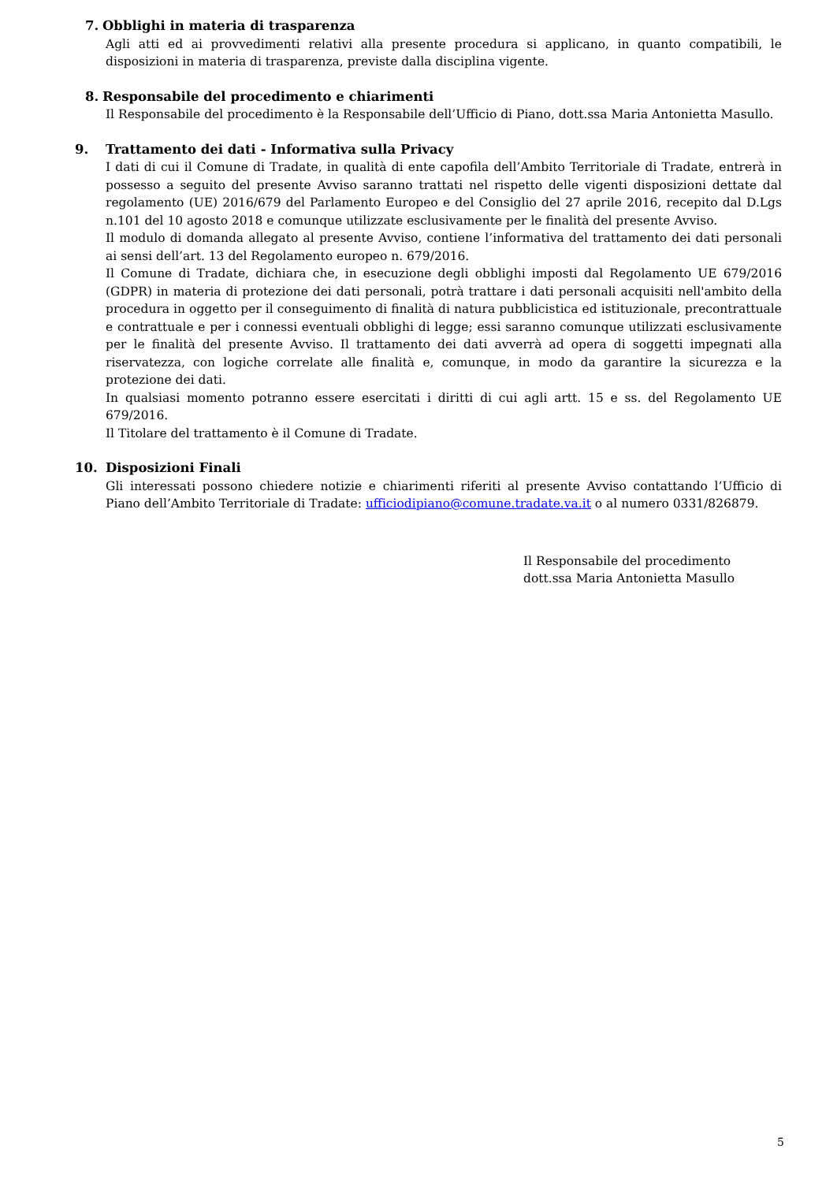7. Obblighi in materia di trasparenza
Agli atti ed ai provvedimenti relativi alla presente procedura si applicano, in quanto compatibili, le disposizioni in materia di trasparenza, previste dalla disciplina vigente.
8. Responsabile del procedimento e chiarimenti
Il Responsabile del procedimento è la Responsabile dell’Ufficio di Piano, dott.ssa Maria Antonietta Masullo.
9. Trattamento dei dati - Informativa sulla Privacy
I dati di cui il Comune di Tradate, in qualità di ente capofila dell’Ambito Territoriale di Tradate, entrerà in possesso a seguito del presente Avviso saranno trattati nel rispetto delle vigenti disposizioni dettate dal regolamento (UE) 2016/679 del Parlamento Europeo e del Consiglio del 27 aprile 2016, recepito dal D.Lgs n.101 del 10 agosto 2018 e comunque utilizzate esclusivamente per le finalità del presente Avviso.
Il modulo di domanda allegato al presente Avviso, contiene l’informativa del trattamento dei dati personali ai sensi dell’art. 13 del Regolamento europeo n. 679/2016.
Il Comune di Tradate, dichiara che, in esecuzione degli obblighi imposti dal Regolamento UE 679/2016 (GDPR) in materia di protezione dei dati personali, potrà trattare i dati personali acquisiti nell'ambito della procedura in oggetto per il conseguimento di finalità di natura pubblicistica ed istituzionale, precontrattuale e contrattuale e per i connessi eventuali obblighi di legge; essi saranno comunque utilizzati esclusivamente per le finalità del presente Avviso. Il trattamento dei dati avverrà ad opera di soggetti impegnati alla riservatezza, con logiche correlate alle finalità e, comunque, in modo da garantire la sicurezza e la protezione dei dati.
In qualsiasi momento potranno essere esercitati i diritti di cui agli artt. 15 e ss. del Regolamento UE 679/2016.
Il Titolare del trattamento è il Comune di Tradate.
10. Disposizioni Finali
Gli interessati possono chiedere notizie e chiarimenti riferiti al presente Avviso contattando l’Ufficio di Piano dell’Ambito Territoriale di Tradate: ufficiodipiano@comune.tradate.va.it o al numero 0331/826879.
Il Responsabile del procedimento
dott.ssa Maria Antonietta Masullo
5